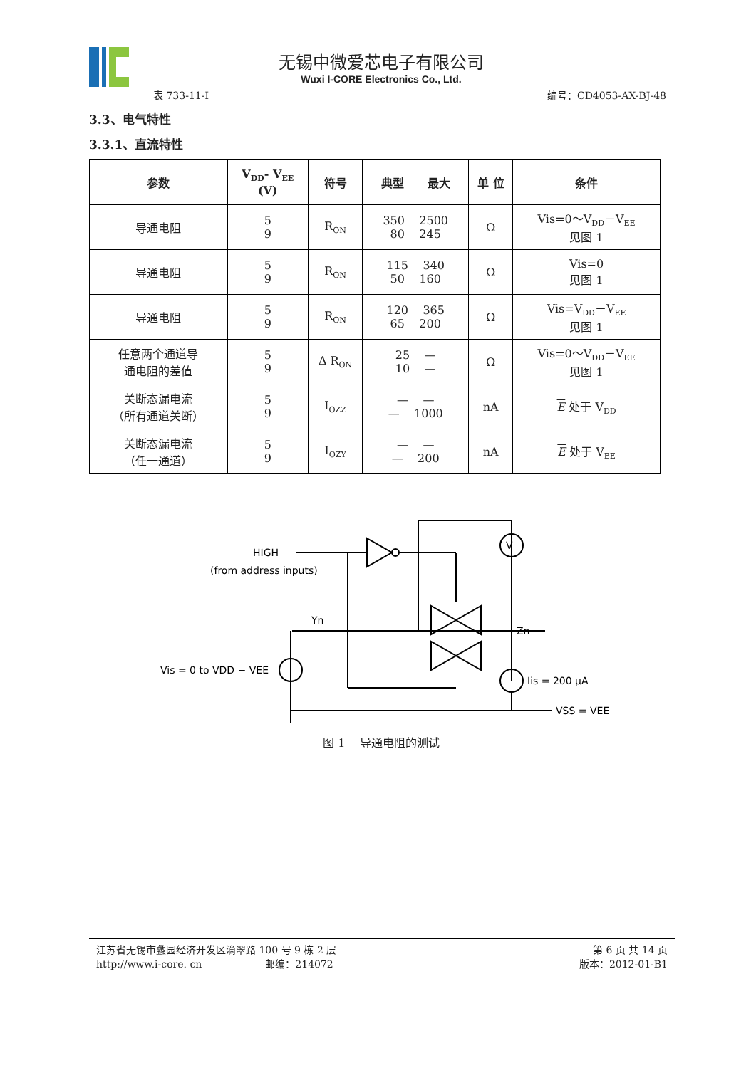无锡中微爱芯电子有限公司
Wuxi I-CORE Electronics Co., Ltd.
表 733-11-I 编号：CD4053-AX-BJ-48
3.3、电气特性
3.3.1、直流特性
| 参数 | V<sub>DD</sub>- V<sub>EE</sub> (V) | 符号 | 典型 最大 | 单 位 | 条件 |
| --- | --- | --- | --- | --- | --- |
| 导通电阻 | 5 9 | R<sub>ON</sub> | 350 2500 80 245 | Ω | Vis=0～V<sub>DD</sub>－V<sub>EE</sub> 见图 1 |
| 导通电阻 | 5 9 | R<sub>ON</sub> | 115 340 50 160 | Ω | Vis=0 见图 1 |
| 导通电阻 | 5 9 | R<sub>ON</sub> | 120 365 65 200 | Ω | Vis=V<sub>DD</sub>－V<sub>EE</sub> 见图 1 |
| 任意两个通道导 通电阻的差值 | 5 9 | Δ R<sub>ON</sub> | 25 — 10 — | Ω | Vis=0～V<sub>DD</sub>－V<sub>EE</sub> 见图 1 |
| 关断态漏电流 （所有通道关断） | 5 9 | I<sub>OZZ</sub> | — — — 1000 | nA | E 处于 V<sub>DD</sub> |
| 关断态漏电流 （任一通道） | 5 9 | I<sub>OZY</sub> | — — — 200 | nA | E 处于 V<sub>EE</sub> |
HIGH
(from address inputs)
Yn
Zn
Vis = 0 to VDD − VEE
Iis = 200 µA
VSS = VEE
V
图 1 导通电阻的测试
江苏省无锡市蠡园经济开发区滴翠路 100 号 9 栋 2 层
http://www.i-core. cn 邮编：214072
第 6 页 共 14 页
版本：2012-01-B1